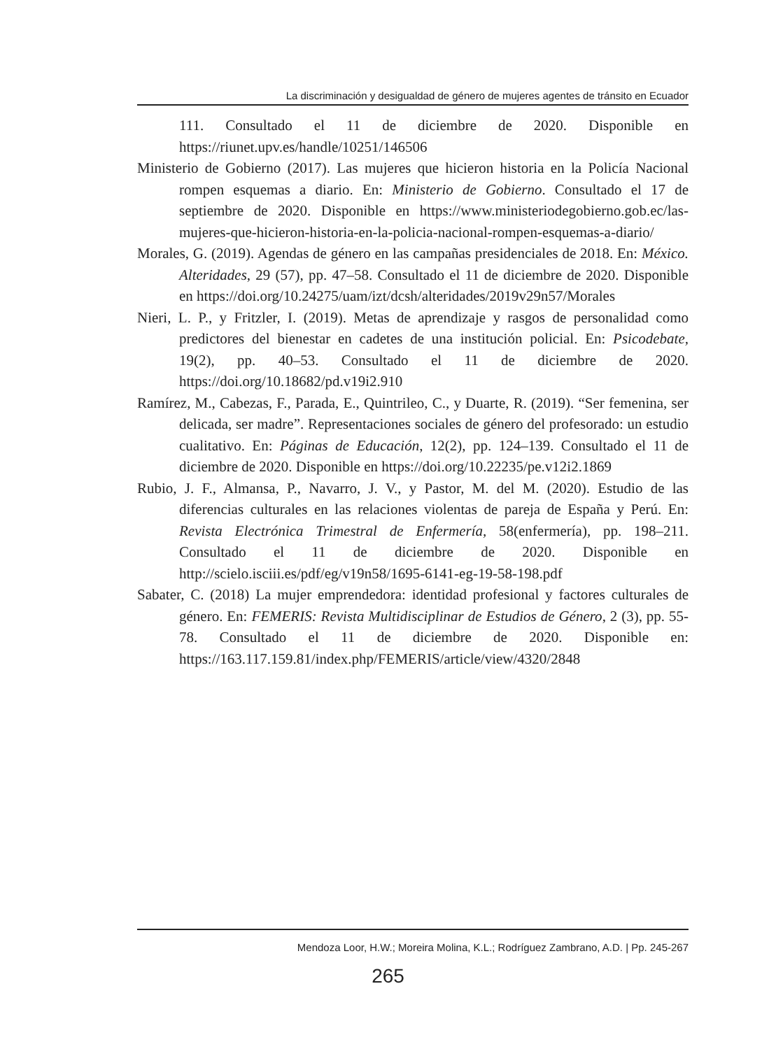La discriminación y desigualdad de género de mujeres agentes de tránsito en Ecuador
111. Consultado el 11 de diciembre de 2020. Disponible en https://riunet.upv.es/handle/10251/146506
Ministerio de Gobierno (2017). Las mujeres que hicieron historia en la Policía Nacional rompen esquemas a diario. En: Ministerio de Gobierno. Consultado el 17 de septiembre de 2020. Disponible en https://www.ministeriodegobierno.gob.ec/las-mujeres-que-hicieron-historia-en-la-policia-nacional-rompen-esquemas-a-diario/
Morales, G. (2019). Agendas de género en las campañas presidenciales de 2018. En: México. Alteridades, 29 (57), pp. 47–58. Consultado el 11 de diciembre de 2020. Disponible en https://doi.org/10.24275/uam/izt/dcsh/alteridades/2019v29n57/Morales
Nieri, L. P., y Fritzler, I. (2019). Metas de aprendizaje y rasgos de personalidad como predictores del bienestar en cadetes de una institución policial. En: Psicodebate, 19(2), pp. 40–53. Consultado el 11 de diciembre de 2020. https://doi.org/10.18682/pd.v19i2.910
Ramírez, M., Cabezas, F., Parada, E., Quintrileo, C., y Duarte, R. (2019). “Ser femenina, ser delicada, ser madre”. Representaciones sociales de género del profesorado: un estudio cualitativo. En: Páginas de Educación, 12(2), pp. 124–139. Consultado el 11 de diciembre de 2020. Disponible en https://doi.org/10.22235/pe.v12i2.1869
Rubio, J. F., Almansa, P., Navarro, J. V., y Pastor, M. del M. (2020). Estudio de las diferencias culturales en las relaciones violentas de pareja de España y Perú. En: Revista Electrónica Trimestral de Enfermería, 58(enfermería), pp. 198–211. Consultado el 11 de diciembre de 2020. Disponible en http://scielo.isciii.es/pdf/eg/v19n58/1695-6141-eg-19-58-198.pdf
Sabater, C. (2018) La mujer emprendedora: identidad profesional y factores culturales de género. En: FEMERIS: Revista Multidisciplinar de Estudios de Género, 2 (3), pp. 55-78. Consultado el 11 de diciembre de 2020. Disponible en: https://163.117.159.81/index.php/FEMERIS/article/view/4320/2848
Mendoza Loor, H.W.; Moreira Molina, K.L.; Rodríguez Zambrano, A.D. | Pp. 245-267
265